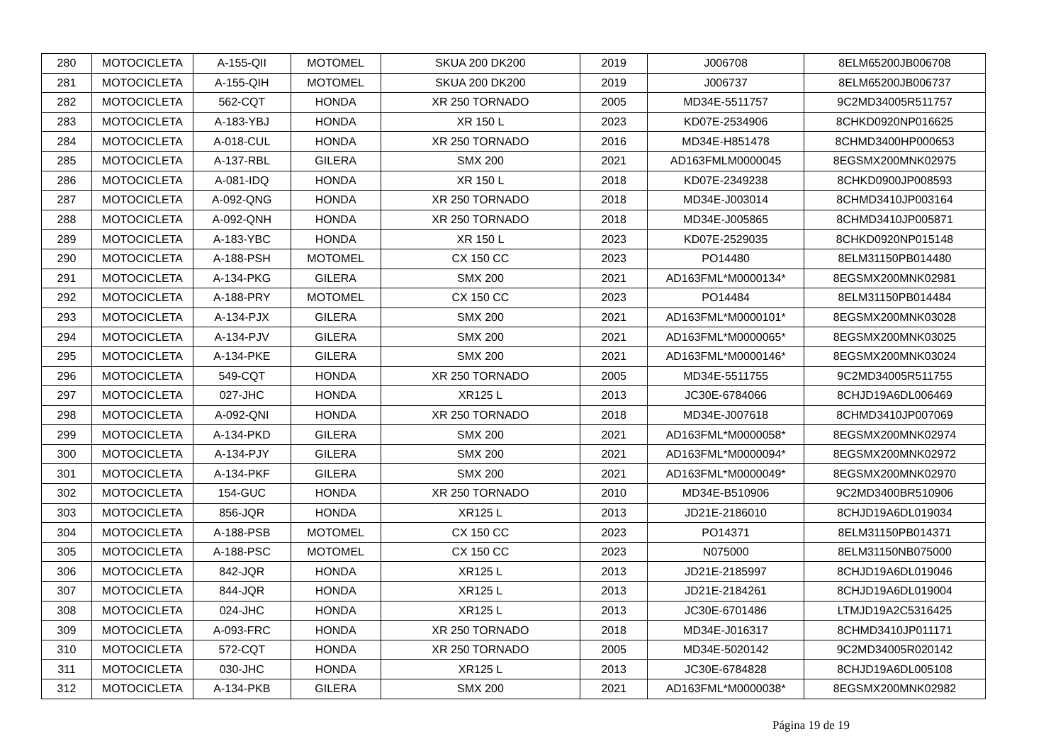| 280 | MOTOCICLETA | A-155-QII | MOTOMEL | SKUA 200 DK200 | 2019 | J006708 | 8ELM65200JB006708 |
| 281 | MOTOCICLETA | A-155-QIH | MOTOMEL | SKUA 200 DK200 | 2019 | J006737 | 8ELM65200JB006737 |
| 282 | MOTOCICLETA | 562-CQT | HONDA | XR 250 TORNADO | 2005 | MD34E-5511757 | 9C2MD34005R511757 |
| 283 | MOTOCICLETA | A-183-YBJ | HONDA | XR 150 L | 2023 | KD07E-2534906 | 8CHKD0920NP016625 |
| 284 | MOTOCICLETA | A-018-CUL | HONDA | XR 250 TORNADO | 2016 | MD34E-H851478 | 8CHMD3400HP000653 |
| 285 | MOTOCICLETA | A-137-RBL | GILERA | SMX 200 | 2021 | AD163FMLM0000045 | 8EGSMX200MNK02975 |
| 286 | MOTOCICLETA | A-081-IDQ | HONDA | XR 150 L | 2018 | KD07E-2349238 | 8CHKD0900JP008593 |
| 287 | MOTOCICLETA | A-092-QNG | HONDA | XR 250 TORNADO | 2018 | MD34E-J003014 | 8CHMD3410JP003164 |
| 288 | MOTOCICLETA | A-092-QNH | HONDA | XR 250 TORNADO | 2018 | MD34E-J005865 | 8CHMD3410JP005871 |
| 289 | MOTOCICLETA | A-183-YBC | HONDA | XR 150 L | 2023 | KD07E-2529035 | 8CHKD0920NP015148 |
| 290 | MOTOCICLETA | A-188-PSH | MOTOMEL | CX 150 CC | 2023 | PO14480 | 8ELM31150PB014480 |
| 291 | MOTOCICLETA | A-134-PKG | GILERA | SMX 200 | 2021 | AD163FML*M0000134* | 8EGSMX200MNK02981 |
| 292 | MOTOCICLETA | A-188-PRY | MOTOMEL | CX 150 CC | 2023 | PO14484 | 8ELM31150PB014484 |
| 293 | MOTOCICLETA | A-134-PJX | GILERA | SMX 200 | 2021 | AD163FML*M0000101* | 8EGSMX200MNK03028 |
| 294 | MOTOCICLETA | A-134-PJV | GILERA | SMX 200 | 2021 | AD163FML*M0000065* | 8EGSMX200MNK03025 |
| 295 | MOTOCICLETA | A-134-PKE | GILERA | SMX 200 | 2021 | AD163FML*M0000146* | 8EGSMX200MNK03024 |
| 296 | MOTOCICLETA | 549-CQT | HONDA | XR 250 TORNADO | 2005 | MD34E-5511755 | 9C2MD34005R511755 |
| 297 | MOTOCICLETA | 027-JHC | HONDA | XR125 L | 2013 | JC30E-6784066 | 8CHJD19A6DL006469 |
| 298 | MOTOCICLETA | A-092-QNI | HONDA | XR 250 TORNADO | 2018 | MD34E-J007618 | 8CHMD3410JP007069 |
| 299 | MOTOCICLETA | A-134-PKD | GILERA | SMX 200 | 2021 | AD163FML*M0000058* | 8EGSMX200MNK02974 |
| 300 | MOTOCICLETA | A-134-PJY | GILERA | SMX 200 | 2021 | AD163FML*M0000094* | 8EGSMX200MNK02972 |
| 301 | MOTOCICLETA | A-134-PKF | GILERA | SMX 200 | 2021 | AD163FML*M0000049* | 8EGSMX200MNK02970 |
| 302 | MOTOCICLETA | 154-GUC | HONDA | XR 250 TORNADO | 2010 | MD34E-B510906 | 9C2MD3400BR510906 |
| 303 | MOTOCICLETA | 856-JQR | HONDA | XR125 L | 2013 | JD21E-2186010 | 8CHJD19A6DL019034 |
| 304 | MOTOCICLETA | A-188-PSB | MOTOMEL | CX 150 CC | 2023 | PO14371 | 8ELM31150PB014371 |
| 305 | MOTOCICLETA | A-188-PSC | MOTOMEL | CX 150 CC | 2023 | N075000 | 8ELM31150NB075000 |
| 306 | MOTOCICLETA | 842-JQR | HONDA | XR125 L | 2013 | JD21E-2185997 | 8CHJD19A6DL019046 |
| 307 | MOTOCICLETA | 844-JQR | HONDA | XR125 L | 2013 | JD21E-2184261 | 8CHJD19A6DL019004 |
| 308 | MOTOCICLETA | 024-JHC | HONDA | XR125 L | 2013 | JC30E-6701486 | LTMJD19A2C5316425 |
| 309 | MOTOCICLETA | A-093-FRC | HONDA | XR 250 TORNADO | 2018 | MD34E-J016317 | 8CHMD3410JP011171 |
| 310 | MOTOCICLETA | 572-CQT | HONDA | XR 250 TORNADO | 2005 | MD34E-5020142 | 9C2MD34005R020142 |
| 311 | MOTOCICLETA | 030-JHC | HONDA | XR125 L | 2013 | JC30E-6784828 | 8CHJD19A6DL005108 |
| 312 | MOTOCICLETA | A-134-PKB | GILERA | SMX 200 | 2021 | AD163FML*M0000038* | 8EGSMX200MNK02982 |
Página 19 de 19